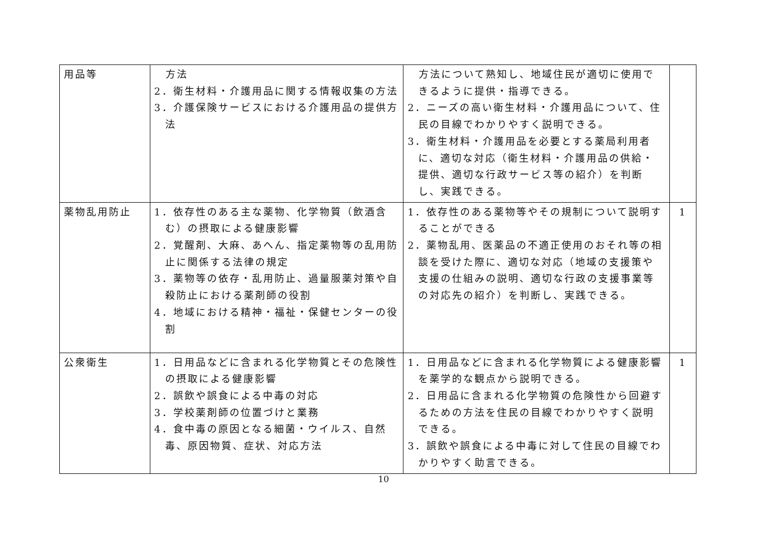| 用品等 | 方法 2．衛生材料・介護用品に関する情報収集の方法 3．介護保険サービスにおける介護用品の提供方法 | 方法について熟知し、地域住民が適切に使用できるように提供・指導できる。 2．ニーズの高い衛生材料・介護用品について、住民の目線でわかりやすく説明できる。 3．衛生材料・介護用品を必要とする薬局利用者に、適切な対応（衛生材料・介護用品の供給・提供、適切な行政サービス等の紹介）を判断し、実践できる。 | |
| 薬物乱用防止 | 1．依存性のある主な薬物、化学物質（飲酒含む）の摂取による健康影響 2．覚醒剤、大麻、あへん、指定薬物等の乱用防止に関係する法律の規定 3．薬物等の依存・乱用防止、過量服薬対策や自殺防止における薬剤師の役割 4．地域における精神・福祉・保健センターの役割 | 1．依存性のある薬物等やその規制について説明することができる 2．薬物乱用、医薬品の不適正使用のおそれ等の相談を受けた際に、適切な対応（地域の支援策や支援の仕組みの説明、適切な行政の支援事業等の対応先の紹介）を判断し、実践できる。 | 1 |
| 公衆衛生 | 1．日用品などに含まれる化学物質とその危険性の摂取による健康影響 2．誤飲や誤食による中毒の対応 3．学校薬剤師の位置づけと業務 4．食中毒の原因となる細菌・ウイルス、自然毒、原因物質、症状、対応方法 | 1．日用品などに含まれる化学物質による健康影響を薬学的な観点から説明できる。 2．日用品に含まれる化学物質の危険性から回避するための方法を住民の目線でわかりやすく説明できる。 3．誤飲や誤食による中毒に対して住民の目線でわかりやすく助言できる。 | 1 |
10